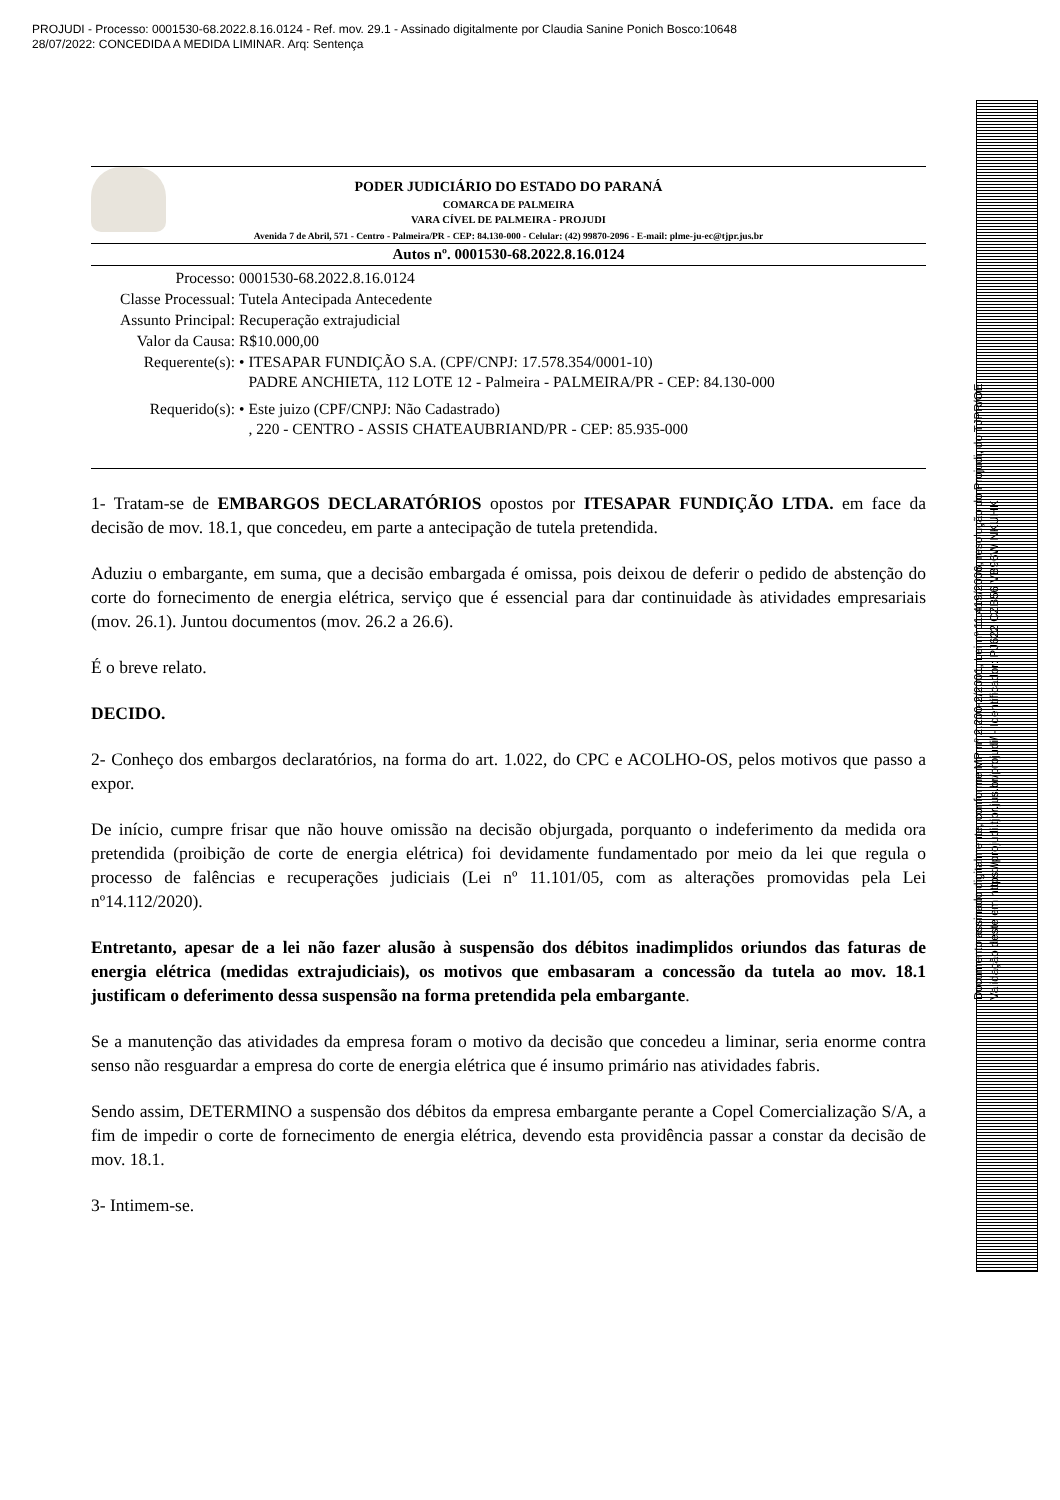PROJUDI - Processo: 0001530-68.2022.8.16.0124 - Ref. mov. 29.1 - Assinado digitalmente por Claudia Sanine Ponich Bosco:10648
28/07/2022: CONCEDIDA A MEDIDA LIMINAR. Arq: Sentença
PODER JUDICIÁRIO DO ESTADO DO PARANÁ
COMARCA DE PALMEIRA
VARA CÍVEL DE PALMEIRA - PROJUDI
Avenida 7 de Abril, 571 - Centro - Palmeira/PR - CEP: 84.130-000 - Celular: (42) 99870-2096 - E-mail: plme-ju-ec@tjpr.jus.br
Autos nº. 0001530-68.2022.8.16.0124
| Processo: | 0001530-68.2022.8.16.0124 | |
| Classe Processual: | Tutela Antecipada Antecedente | |
| Assunto Principal: | Recuperação extrajudicial | |
| Valor da Causa: | R$10.000,00 | |
| Requerente(s): | • | ITESAPAR FUNDIÇÃO S.A. (CPF/CNPJ: 17.578.354/0001-10) PADRE ANCHIETA, 112 LOTE 12 - Palmeira - PALMEIRA/PR - CEP: 84.130-000 |
| Requerido(s): | • | Este juizo (CPF/CNPJ: Não Cadastrado) , 220 - CENTRO - ASSIS CHATEAUBRIAND/PR - CEP: 85.935-000 |
1- Tratam-se de EMBARGOS DECLARATÓRIOS opostos por ITESAPAR FUNDIÇÃO LTDA. em face da decisão de mov. 18.1, que concedeu, em parte a antecipação de tutela pretendida.
Aduziu o embargante, em suma, que a decisão embargada é omissa, pois deixou de deferir o pedido de abstenção do corte do fornecimento de energia elétrica, serviço que é essencial para dar continuidade às atividades empresariais (mov. 26.1). Juntou documentos (mov. 26.2 a 26.6).
É o breve relato.
DECIDO.
2- Conheço dos embargos declaratórios, na forma do art. 1.022, do CPC e ACOLHO-OS, pelos motivos que passo a expor.
De início, cumpre frisar que não houve omissão na decisão objurgada, porquanto o indeferimento da medida ora pretendida (proibição de corte de energia elétrica) foi devidamente fundamentado por meio da lei que regula o processo de falências e recuperações judiciais (Lei nº 11.101/05, com as alterações promovidas pela Lei nº14.112/2020).
Entretanto, apesar de a lei não fazer alusão à suspensão dos débitos inadimplidos oriundos das faturas de energia elétrica (medidas extrajudiciais), os motivos que embasaram a concessão da tutela ao mov. 18.1 justificam o deferimento dessa suspensão na forma pretendida pela embargante.
Se a manutenção das atividades da empresa foram o motivo da decisão que concedeu a liminar, seria enorme contra senso não resguardar a empresa do corte de energia elétrica que é insumo primário nas atividades fabris.
Sendo assim, DETERMINO a suspensão dos débitos da empresa embargante perante a Copel Comercialização S/A, a fim de impedir o corte de fornecimento de energia elétrica, devendo esta providência passar a constar da decisão de mov. 18.1.
3- Intimem-se.
Documento assinado digitalmente, conforme MP nº 2.200-2/2001, Lei nº 11.419/2006, resolução do Projudi, do TJPR/OE
Validação deste em https://projudi.tjpr.jus.br/projudi/ - Identificador: PJ622 CZB56 VB96W NKUHK